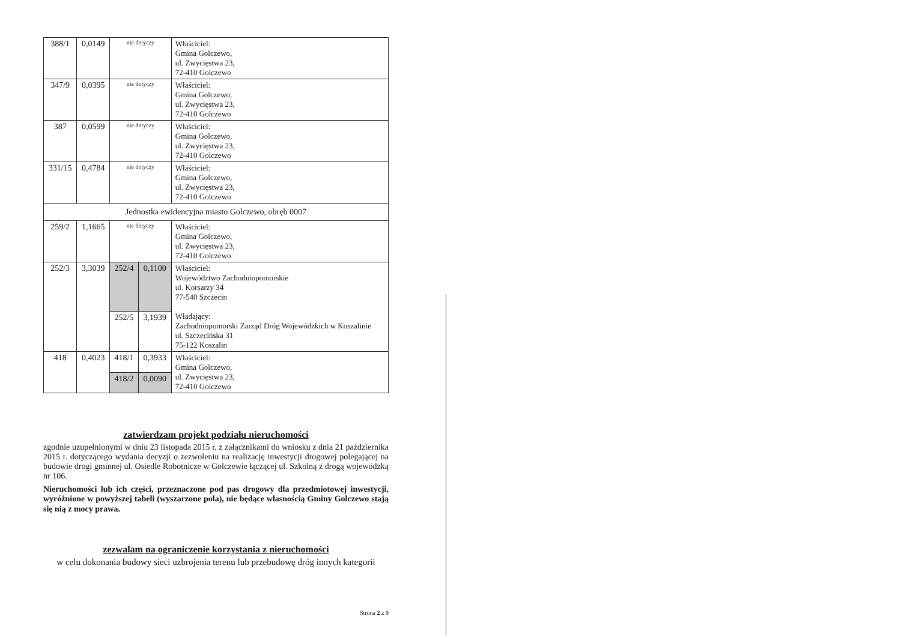| 388/1 | 0,0149 | nie dotyczy | | Właściciel: Gmina Golczewo, ul. Zwycięstwa 23, 72-410 Golczewo |
| 347/9 | 0,0395 | nie dotyczy | | Właściciel: Gmina Golczewo, ul. Zwycięstwa 23, 72-410 Golczewo |
| 387 | 0,0599 | nie dotyczy | | Właściciel: Gmina Golczewo, ul. Zwycięstwa 23, 72-410 Golczewo |
| 331/15 | 0,4784 | nie dotyczy | | Właściciel: Gmina Golczewo, ul. Zwycięstwa 23, 72-410 Golczewo |
| Jednostka ewidencyjna miasto Golczewo, obręb 0007 | | | | |
| 259/2 | 1,1665 | nie dotyczy | | Właściciel: Gmina Golczewo, ul. Zwycięstwa 23, 72-410 Golczewo |
| 252/3 | 3,3039 | 252/4 | 0,1100 | Właściciel: Województwo Zachodniopomorskie ul. Korsarzy 34 77-540 Szczecin Władający: Zachodniopomorski Zarząd Dróg Wojewódzkich w Koszalinie ul. Szczecińska 31 75-122 Koszalin |
| | | 252/5 | 3,1939 | |
| 418 | 0,4023 | 418/1 | 0,3933 | Właściciel: Gmina Golczewo, ul. Zwycięstwa 23, 72-410 Golczewo |
| | | 418/2 | 0,0090 | |
zatwierdzam projekt podziału nieruchomości
zgodnie uzupełnionymi w dniu 23 listopada 2015 r. z załącznikami do wniosku z dnia 21 października 2015 r. dotyczącego wydania decyzji o zezwoleniu na realizację inwestycji drogowej polegającej na budowie drogi gminnej ul. Osiedle Robotnicze w Golczewie łączącej ul. Szkolną z drogą wojewódzką nr 106.
Nieruchomości lub ich części, przeznaczone pod pas drogowy dla przedmiotowej inwestycji, wyróżnione w powyższej tabeli (wyszarzone pola), nie będące własnością Gminy Golczewo stają się nią z mocy prawa.
zezwalam na ograniczenie korzystania z nieruchomości
w celu dokonania budowy sieci uzbrojenia terenu lub przebudowę dróg innych kategorii
Strona 2 z 9